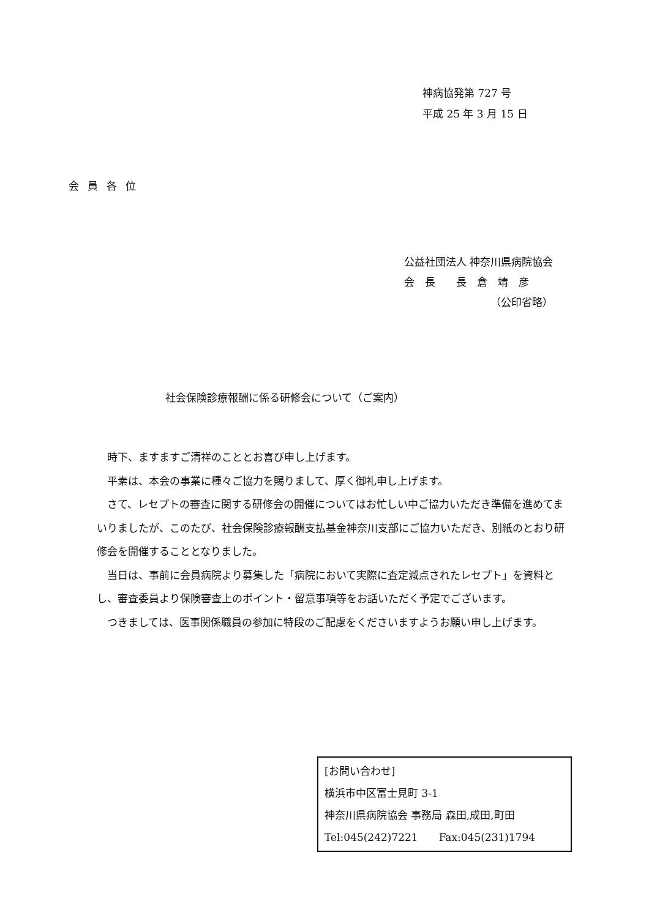神病協発第 727 号
平成 25 年 3 月 15 日
会員各位
公益社団法人 神奈川県病院協会
会　長　　長　倉　靖　彦
（公印省略）
社会保険診療報酬に係る研修会について（ご案内）
時下、ますますご清祥のこととお喜び申し上げます。
平素は、本会の事業に種々ご協力を賜りまして、厚く御礼申し上げます。
さて、レセプトの審査に関する研修会の開催についてはお忙しい中ご協力いただき準備を進めてまいりましたが、このたび、社会保険診療報酬支払基金神奈川支部にご協力いただき、別紙のとおり研修会を開催することとなりました。
当日は、事前に会員病院より募集した「病院において実際に査定減点されたレセプト」を資料とし、審査委員より保険審査上のポイント・留意事項等をお話いただく予定でございます。
つきましては、医事関係職員の参加に特段のご配慮をくださいますようお願い申し上げます。
[お問い合わせ]
横浜市中区富士見町 3-1
神奈川県病院協会 事務局 森田,成田,町田
Tel:045(242)7221　　Fax:045(231)1794